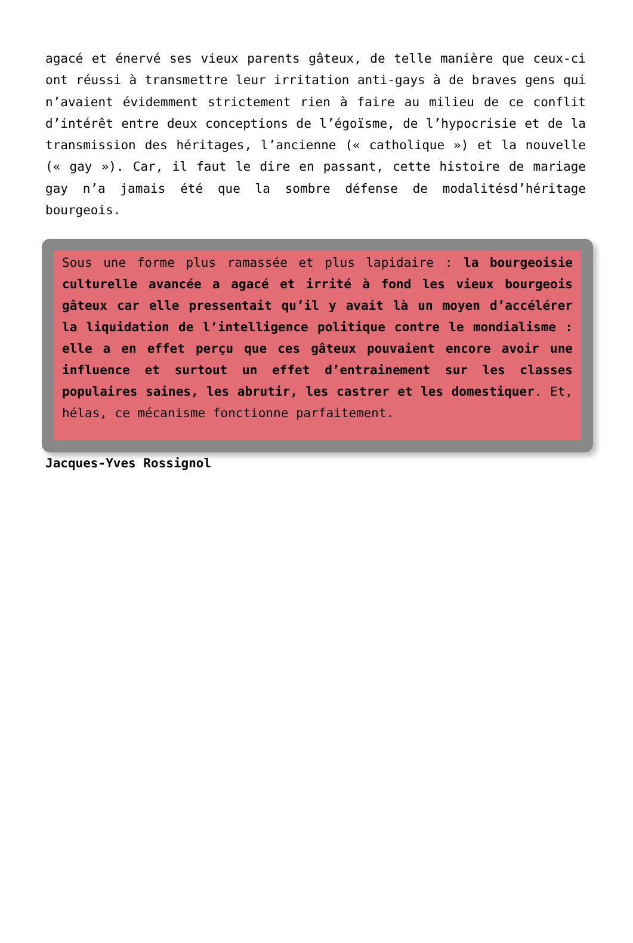agacé et énervé ses vieux parents gâteux, de telle manière que ceux-ci ont réussi à transmettre leur irritation anti-gays à de braves gens qui n’avaient évidemment strictement rien à faire au milieu de ce conflit d’intérêt entre deux conceptions de l’égoïsme, de l’hypocrisie et de la transmission des héritages, l’ancienne (« catholique ») et la nouvelle (« gay »). Car, il faut le dire en passant, cette histoire de mariage gay n’a jamais été que la sombre défense de modalitésd’héritage bourgeois.
Sous une forme plus ramassée et plus lapidaire : la bourgeoisie culturelle avancée a agacé et irrité à fond les vieux bourgeois gâteux car elle pressentait qu’il y avait là un moyen d’accélérer la liquidation de l’intelligence politique contre le mondialisme : elle a en effet perçu que ces gâteux pouvaient encore avoir une influence et surtout un effet d’entrainement sur les classes populaires saines, les abrutir, les castrer et les domestiquer. Et, hélas, ce mécanisme fonctionne parfaitement.
Jacques-Yves Rossignol